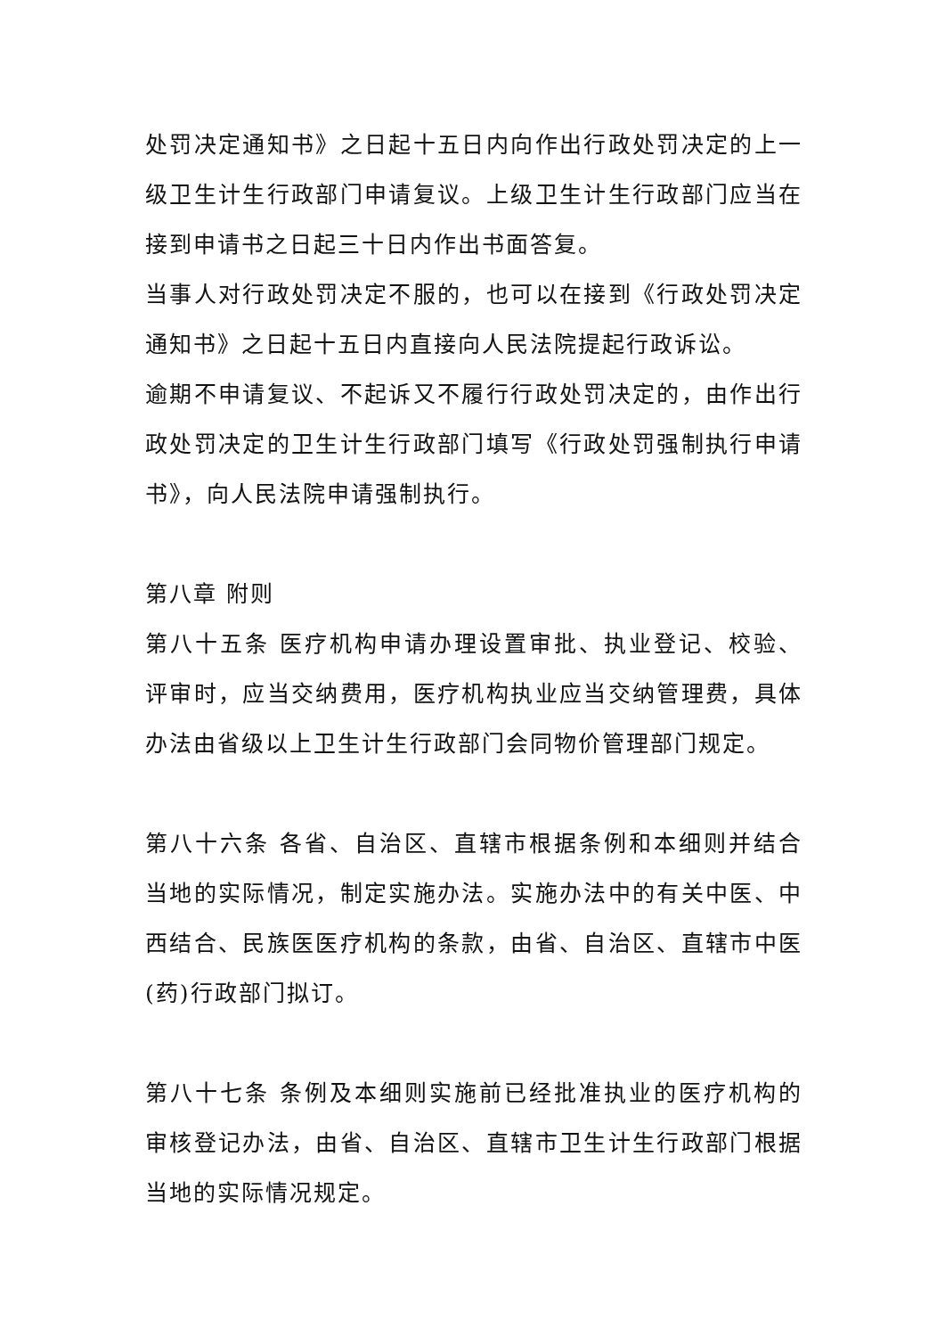处罚决定通知书》之日起十五日内向作出行政处罚决定的上一级卫生计生行政部门申请复议。上级卫生计生行政部门应当在接到申请书之日起三十日内作出书面答复。
当事人对行政处罚决定不服的，也可以在接到《行政处罚决定通知书》之日起十五日内直接向人民法院提起行政诉讼。
逾期不申请复议、不起诉又不履行行政处罚决定的，由作出行政处罚决定的卫生计生行政部门填写《行政处罚强制执行申请书》，向人民法院申请强制执行。
第八章 附则
第八十五条 医疗机构申请办理设置审批、执业登记、校验、评审时，应当交纳费用，医疗机构执业应当交纳管理费，具体办法由省级以上卫生计生行政部门会同物价管理部门规定。
第八十六条 各省、自治区、直辖市根据条例和本细则并结合当地的实际情况，制定实施办法。实施办法中的有关中医、中西结合、民族医医疗机构的条款，由省、自治区、直辖市中医(药)行政部门拟订。
第八十七条 条例及本细则实施前已经批准执业的医疗机构的审核登记办法，由省、自治区、直辖市卫生计生行政部门根据当地的实际情况规定。